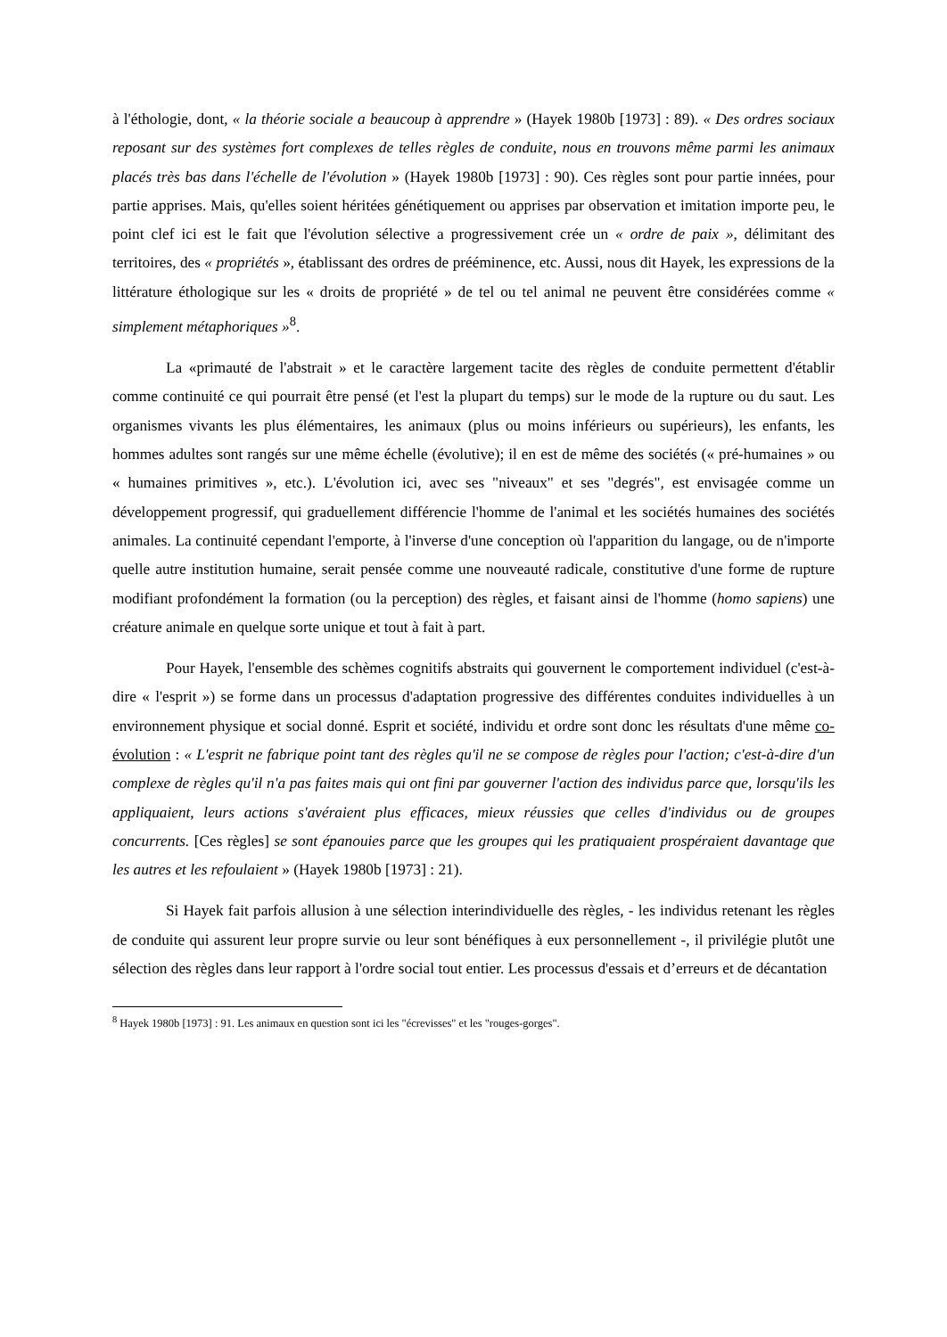à l'éthologie, dont, « la théorie sociale a beaucoup à apprendre » (Hayek 1980b [1973] : 89). « Des ordres sociaux reposant sur des systèmes fort complexes de telles règles de conduite, nous en trouvons même parmi les animaux placés très bas dans l'échelle de l'évolution » (Hayek 1980b [1973] : 90). Ces règles sont pour partie innées, pour partie apprises. Mais, qu'elles soient héritées génétiquement ou apprises par observation et imitation importe peu, le point clef ici est le fait que l'évolution sélective a progressivement crée un « ordre de paix », délimitant des territoires, des « propriétés », établissant des ordres de prééminence, etc. Aussi, nous dit Hayek, les expressions de la littérature éthologique sur les « droits de propriété » de tel ou tel animal ne peuvent être considérées comme « simplement métaphoriques »<sup>8</sup>.
La «primauté de l'abstrait » et le caractère largement tacite des règles de conduite permettent d'établir comme continuité ce qui pourrait être pensé (et l'est la plupart du temps) sur le mode de la rupture ou du saut. Les organismes vivants les plus élémentaires, les animaux (plus ou moins inférieurs ou supérieurs), les enfants, les hommes adultes sont rangés sur une même échelle (évolutive); il en est de même des sociétés (« pré-humaines » ou « humaines primitives », etc.). L'évolution ici, avec ses "niveaux" et ses "degrés", est envisagée comme un développement progressif, qui graduellement différencie l'homme de l'animal et les sociétés humaines des sociétés animales. La continuité cependant l'emporte, à l'inverse d'une conception où l'apparition du langage, ou de n'importe quelle autre institution humaine, serait pensée comme une nouveauté radicale, constitutive d'une forme de rupture modifiant profondément la formation (ou la perception) des règles, et faisant ainsi de l'homme (homo sapiens) une créature animale en quelque sorte unique et tout à fait à part.
Pour Hayek, l'ensemble des schèmes cognitifs abstraits qui gouvernent le comportement individuel (c'est-à-dire « l'esprit ») se forme dans un processus d'adaptation progressive des différentes conduites individuelles à un environnement physique et social donné. Esprit et société, individu et ordre sont donc les résultats d'une même co-évolution : « L'esprit ne fabrique point tant des règles qu'il ne se compose de règles pour l'action; c'est-à-dire d'un complexe de règles qu'il n'a pas faites mais qui ont fini par gouverner l'action des individus parce que, lorsqu'ils les appliquaient, leurs actions s'avéraient plus efficaces, mieux réussies que celles d'individus ou de groupes concurrents. [Ces règles] se sont épanouies parce que les groupes qui les pratiquaient prospéraient davantage que les autres et les refoulaient » (Hayek 1980b [1973] : 21).
Si Hayek fait parfois allusion à une sélection interindividuelle des règles, - les individus retenant les règles de conduite qui assurent leur propre survie ou leur sont bénéfiques à eux personnellement -, il privilégie plutôt une sélection des règles dans leur rapport à l'ordre social tout entier. Les processus d'essais et d’erreurs et de décantation
<sup>8</sup> Hayek 1980b [1973] : 91. Les animaux en question sont ici les "écrevisses" et les "rouges-gorges".